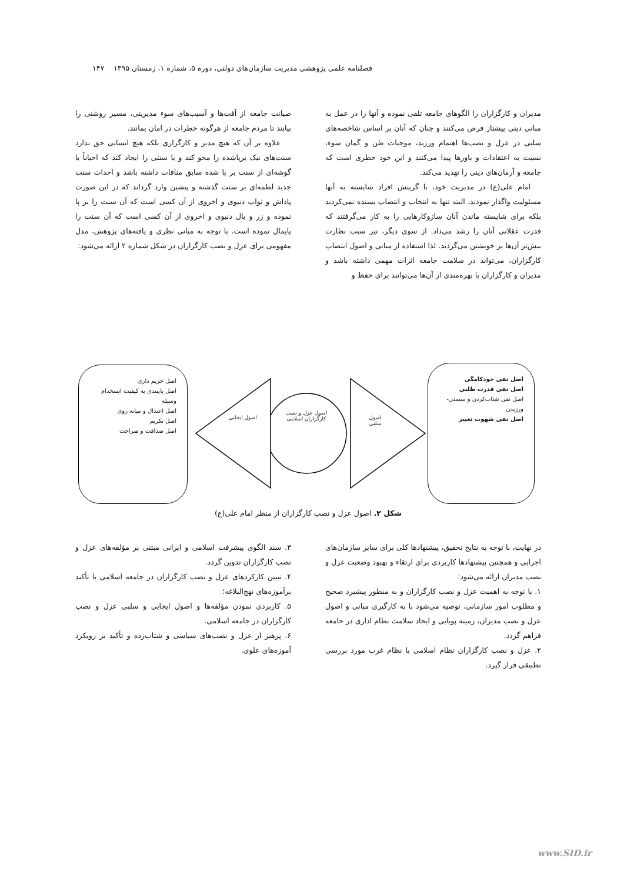فصلنامه علمی پژوهشی مدیریت سازمان‌های دولتی، دوره ۵، شماره ۱، زمستان ۱۳۹۵ ۱۴۷
مدیران و کارگزاران را الگوهای جامعه تلقی نموده و آنها را در عمل به مبانی دینی پیشتاز فرض می‌کنند و چنان که آنان بر اساس شاخصه‌های سلبی در عزل و نصب‌ها اهتمام ورزند، موجبات ظن و گمان سوء، نسبت به اعتقادات و باورها پیدا می‌کنند و این خود خطری است که جامعه و آرمان‌های دینی را تهدید می‌کند.
امام علی(ع) در مدیریت خود، با گزینش افراد شایسته به آنها مسئولیت واگذار نمودند، البته تنها به انتخاب و انتصاب بسنده نمی‌کردند بلکه برای شایسته ماندن آنان سازوکارهایی را به کار می‌گرفتند که قدرت عقلانی آنان را رشد می‌داد. از سوی دیگر، نیز سبب نظارت بیش‌تر آن‌ها بر خویشتن می‌گردید. لذا استفاده از مبانی و اصول انتصاب کارگزاران، می‌تواند در سلامت جامعه اثرات مهمی داشته باشد و مدیران و کارگزاران با بهره‌مندی از آن‌ها می‌توانند برای حفظ و
صیانت جامعه از آفت‌ها و آسیب‌های سوء مدیریتی، مسیر روشنی را بیابند تا مردم جامعه از هرگونه خطرات در امان بمانند.
علاوه بر آن که هیچ مدیر و کارگزاری بلکه هیچ انسانی حق ندارد سنت‌های نیک برپاشده را محو کند و یا سنتی را ایجاد کند که احیاناً با گوشه‌ای از سنت بر پا شده سابق منافات داشته باشد و احداث سنت جدید لطمه‌ای بر سنت گذشته و پیشین وارد گرداند که در این صورت پاداش و ثواب دنیوی و اخروی از آن کسی است که آن سنت را بر پا نموده و زر و بال دنیوی و اخروی از آن کسی است که آن سنت را پایمال نموده است. با توجه به مبانی نظری و یافته‌های پژوهش، مدل مفهومی برای عزل و نصب کارگزاران در شکل شماره ۲ ارائه می‌شود:
اصل نفی خودکامگی
اصل نفی قدرت طلبی
اصل نفی شتاب‌کردن و سستی-ورزیدن
اصل نفی شهوت تغییر
اصل حریم داری
اصل پایبندی به کیفیت استخدام وسیله
اصل اعتدال و میانه روی
اصل تکریم
اصل صداقت و صراحت
اصول عزل و نصب کارگزاران اسلامی
اصول ایجابی
اصول سلبی
شکل ۲. اصول عزل و نصب کارگزاران از منظر امام علی(ع)
در نهایت، با توجه به نتایج تحقیق، پیشنهادها کلی برای سایر سازمان‌های اجرایی و همچنین پیشنهادها کاربردی برای ارتقاء و بهبود وضعیت عزل و نصب مدیران ارائه می‌شود:
۱. با توجه به اهمیت عزل و نصب کارگزاران و به منظور پیشبرد صحیح و مطلوب امور سازمانی، توصیه می‌شود با به کارگیری مبانی و اصول عزل و نصب مدیران، زمینه پویایی و ایجاد سلامت نظام اداری در جامعه فراهم گردد.
۲. عزل و نصب کارگزاران نظام اسلامی با نظام غرب مورد بررسی تطبیقی قرار گیرد.
۳. سند الگوی پیشرفت اسلامی و ایرانی مبتنی بر مؤلفه‌های عزل و نصب کارگزاران تدوین گردد.
۴. تبیین کارکردهای عزل و نصب کارگزاران در جامعه اسلامی با تأکید برآموزه‌های نهج‌البلاغه؛
۵. کاربردی نمودن مؤلفه‌ها و اصول ایجابی و سلبی عزل و نصب کارگزاران در جامعه اسلامی.
۶. پرهیز از عزل و نصب‌های سیاسی و شتاب‌زده و تأکید بر رویکرد آموزه‌های علوی.
www.SID.ir